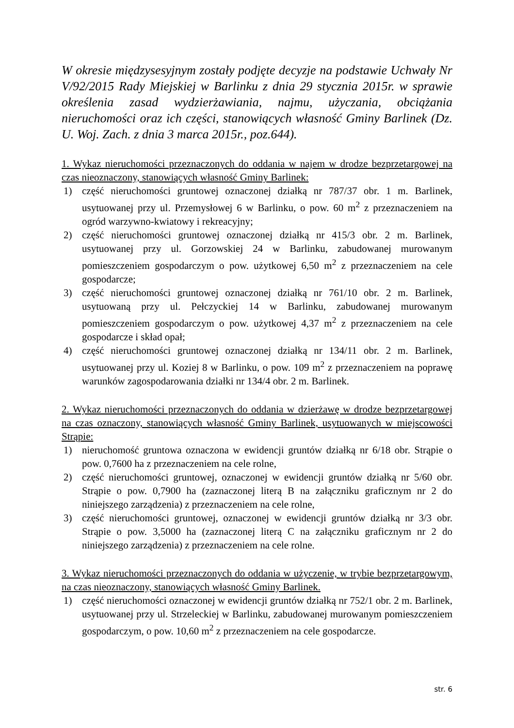W okresie międzysesyjnym zostały podjęte decyzje na podstawie Uchwały Nr V/92/2015 Rady Miejskiej w Barlinku z dnia 29 stycznia 2015r. w sprawie określenia zasad wydzierżawiania, najmu, użyczania, obciążania nieruchomości oraz ich części, stanowiących własność Gminy Barlinek (Dz. U. Woj. Zach. z dnia 3 marca 2015r., poz.644).
1. Wykaz nieruchomości przeznaczonych do oddania w najem w drodze bezprzetargowej na czas nieoznaczony, stanowiących własność Gminy Barlinek:
1) część nieruchomości gruntowej oznaczonej działką nr 787/37 obr. 1 m. Barlinek, usytuowanej przy ul. Przemysłowej 6 w Barlinku, o pow. 60 m<sup>2</sup> z przeznaczeniem na ogród warzywno-kwiatowy i rekreacyjny;
2) część nieruchomości gruntowej oznaczonej działką nr 415/3 obr. 2 m. Barlinek, usytuowanej przy ul. Gorzowskiej 24 w Barlinku, zabudowanej murowanym pomieszczeniem gospodarczym o pow. użytkowej 6,50 m<sup>2</sup> z przeznaczeniem na cele gospodarcze;
3) część nieruchomości gruntowej oznaczonej działką nr 761/10 obr. 2 m. Barlinek, usytuowaną przy ul. Pełczyckiej 14 w Barlinku, zabudowanej murowanym pomieszczeniem gospodarczym o pow. użytkowej 4,37 m<sup>2</sup> z przeznaczeniem na cele gospodarcze i skład opał;
4) część nieruchomości gruntowej oznaczonej działką nr 134/11 obr. 2 m. Barlinek, usytuowanej przy ul. Koziej 8 w Barlinku, o pow. 109 m<sup>2</sup> z przeznaczeniem na poprawę warunków zagospodarowania działki nr 134/4 obr. 2 m. Barlinek.
2. Wykaz nieruchomości przeznaczonych do oddania w dzierżawę w drodze bezprzetargowej na czas oznaczony, stanowiących własność Gminy Barlinek, usytuowanych w miejscowości Strąpie:
1) nieruchomość gruntowa oznaczona w ewidencji gruntów działką nr 6/18 obr. Strąpie o pow. 0,7600 ha z przeznaczeniem na cele rolne,
2) część nieruchomości gruntowej, oznaczonej w ewidencji gruntów działką nr 5/60 obr. Strąpie o pow. 0,7900 ha (zaznaczonej literą B na załączniku graficznym nr 2 do niniejszego zarządzenia) z przeznaczeniem na cele rolne,
3) część nieruchomości gruntowej, oznaczonej w ewidencji gruntów działką nr 3/3 obr. Strąpie o pow. 3,5000 ha (zaznaczonej literą C na załączniku graficznym nr 2 do niniejszego zarządzenia) z przeznaczeniem na cele rolne.
3. Wykaz nieruchomości przeznaczonych do oddania w użyczenie, w trybie bezprzetargowym, na czas nieoznaczony, stanowiących własność Gminy Barlinek.
1) część nieruchomości oznaczonej w ewidencji gruntów działką nr 752/1 obr. 2 m. Barlinek, usytuowanej przy ul. Strzeleckiej w Barlinku, zabudowanej murowanym pomieszczeniem gospodarczym, o pow. 10,60 m<sup>2</sup> z przeznaczeniem na cele gospodarcze.
str. 6